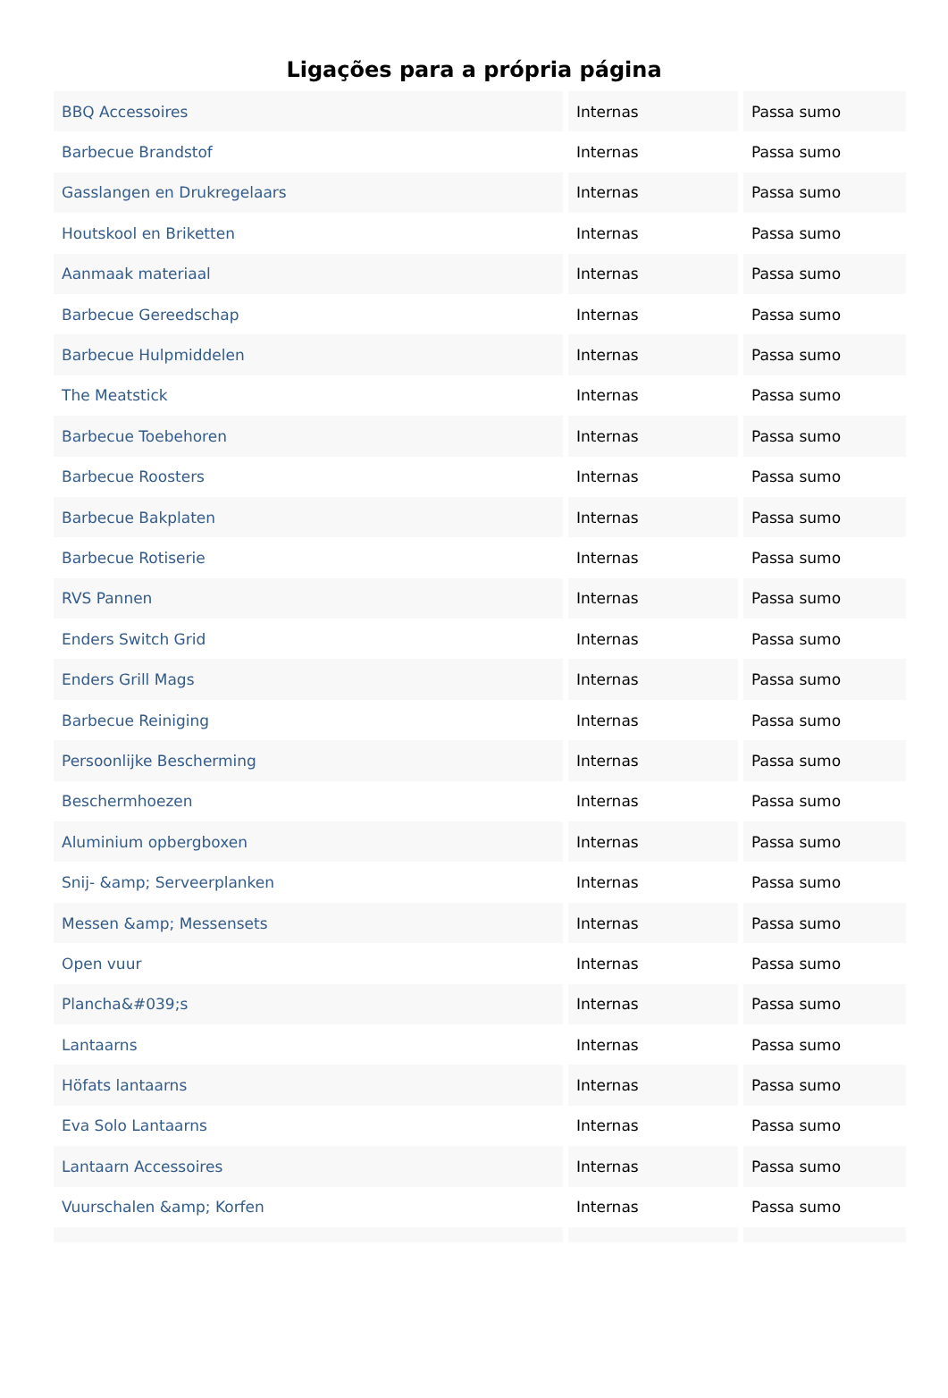Ligações para a própria página
| BBQ Accessoires | Internas | Passa sumo |
| Barbecue Brandstof | Internas | Passa sumo |
| Gasslangen en Drukregelaars | Internas | Passa sumo |
| Houtskool en Briketten | Internas | Passa sumo |
| Aanmaak materiaal | Internas | Passa sumo |
| Barbecue Gereedschap | Internas | Passa sumo |
| Barbecue Hulpmiddelen | Internas | Passa sumo |
| The Meatstick | Internas | Passa sumo |
| Barbecue Toebehoren | Internas | Passa sumo |
| Barbecue Roosters | Internas | Passa sumo |
| Barbecue Bakplaten | Internas | Passa sumo |
| Barbecue Rotiserie | Internas | Passa sumo |
| RVS Pannen | Internas | Passa sumo |
| Enders Switch Grid | Internas | Passa sumo |
| Enders Grill Mags | Internas | Passa sumo |
| Barbecue Reiniging | Internas | Passa sumo |
| Persoonlijke Bescherming | Internas | Passa sumo |
| Beschermhoezen | Internas | Passa sumo |
| Aluminium opbergboxen | Internas | Passa sumo |
| Snij- &amp; Serveerplanken | Internas | Passa sumo |
| Messen &amp; Messensets | Internas | Passa sumo |
| Open vuur | Internas | Passa sumo |
| Plancha&#039;s | Internas | Passa sumo |
| Lantaarns | Internas | Passa sumo |
| Höfats lantaarns | Internas | Passa sumo |
| Eva Solo Lantaarns | Internas | Passa sumo |
| Lantaarn Accessoires | Internas | Passa sumo |
| Vuurschalen &amp; Korfen | Internas | Passa sumo |